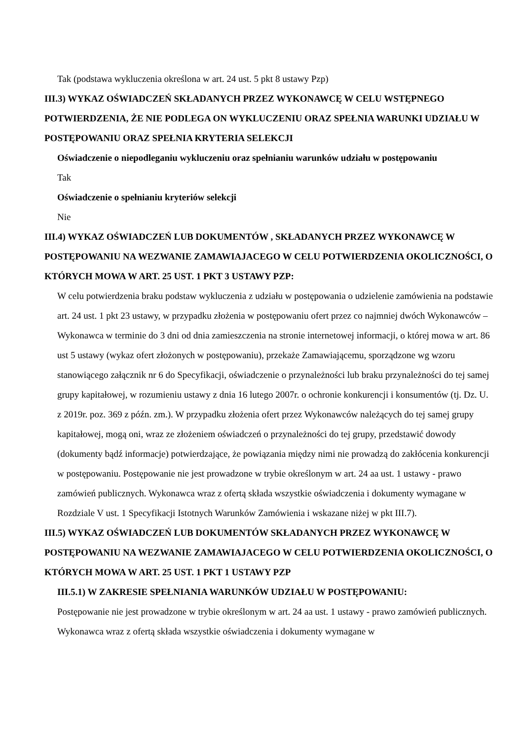Tak (podstawa wykluczenia określona w art. 24 ust. 5 pkt 8 ustawy Pzp)
III.3) WYKAZ OŚWIADCZEŃ SKŁADANYCH PRZEZ WYKONAWCĘ W CELU WSTĘPNEGO POTWIERDZENIA, ŻE NIE PODLEGA ON WYKLUCZENIU ORAZ SPEŁNIA WARUNKI UDZIAŁU W POSTĘPOWANIU ORAZ SPEŁNIA KRYTERIA SELEKCJI
Oświadczenie o niepodleganiu wykluczeniu oraz spełnianiu warunków udziału w postępowaniu
Tak
Oświadczenie o spełnianiu kryteriów selekcji
Nie
III.4) WYKAZ OŚWIADCZEŃ LUB DOKUMENTÓW , SKŁADANYCH PRZEZ WYKONAWCĘ W POSTĘPOWANIU NA WEZWANIE ZAMAWIAJACEGO W CELU POTWIERDZENIA OKOLICZNOŚCI, O KTÓRYCH MOWA W ART. 25 UST. 1 PKT 3 USTAWY PZP:
W celu potwierdzenia braku podstaw wykluczenia z udziału w postępowania o udzielenie zamówienia na podstawie art. 24 ust. 1 pkt 23 ustawy, w przypadku złożenia w postępowaniu ofert przez co najmniej dwóch Wykonawców – Wykonawca w terminie do 3 dni od dnia zamieszczenia na stronie internetowej informacji, o której mowa w art. 86 ust 5 ustawy (wykaz ofert złożonych w postępowaniu), przekaże Zamawiającemu, sporządzone wg wzoru stanowiącego załącznik nr 6 do Specyfikacji, oświadczenie o przynależności lub braku przynależności do tej samej grupy kapitałowej, w rozumieniu ustawy z dnia 16 lutego 2007r. o ochronie konkurencji i konsumentów (tj. Dz. U. z 2019r. poz. 369 z późn. zm.). W przypadku złożenia ofert przez Wykonawców należących do tej samej grupy kapitałowej, mogą oni, wraz ze złożeniem oświadczeń o przynależności do tej grupy, przedstawić dowody (dokumenty bądź informacje) potwierdzające, że powiązania między nimi nie prowadzą do zakłócenia konkurencji w postępowaniu. Postępowanie nie jest prowadzone w trybie określonym w art. 24 aa ust. 1 ustawy - prawo zamówień publicznych. Wykonawca wraz z ofertą składa wszystkie oświadczenia i dokumenty wymagane w Rozdziale V ust. 1 Specyfikacji Istotnych Warunków Zamówienia i wskazane niżej w pkt III.7).
III.5) WYKAZ OŚWIADCZEŃ LUB DOKUMENTÓW SKŁADANYCH PRZEZ WYKONAWCĘ W POSTĘPOWANIU NA WEZWANIE ZAMAWIAJACEGO W CELU POTWIERDZENIA OKOLICZNOŚCI, O KTÓRYCH MOWA W ART. 25 UST. 1 PKT 1 USTAWY PZP
III.5.1) W ZAKRESIE SPEŁNIANIA WARUNKÓW UDZIAŁU W POSTĘPOWANIU:
Postępowanie nie jest prowadzone w trybie określonym w art. 24 aa ust. 1 ustawy - prawo zamówień publicznych. Wykonawca wraz z ofertą składa wszystkie oświadczenia i dokumenty wymagane w